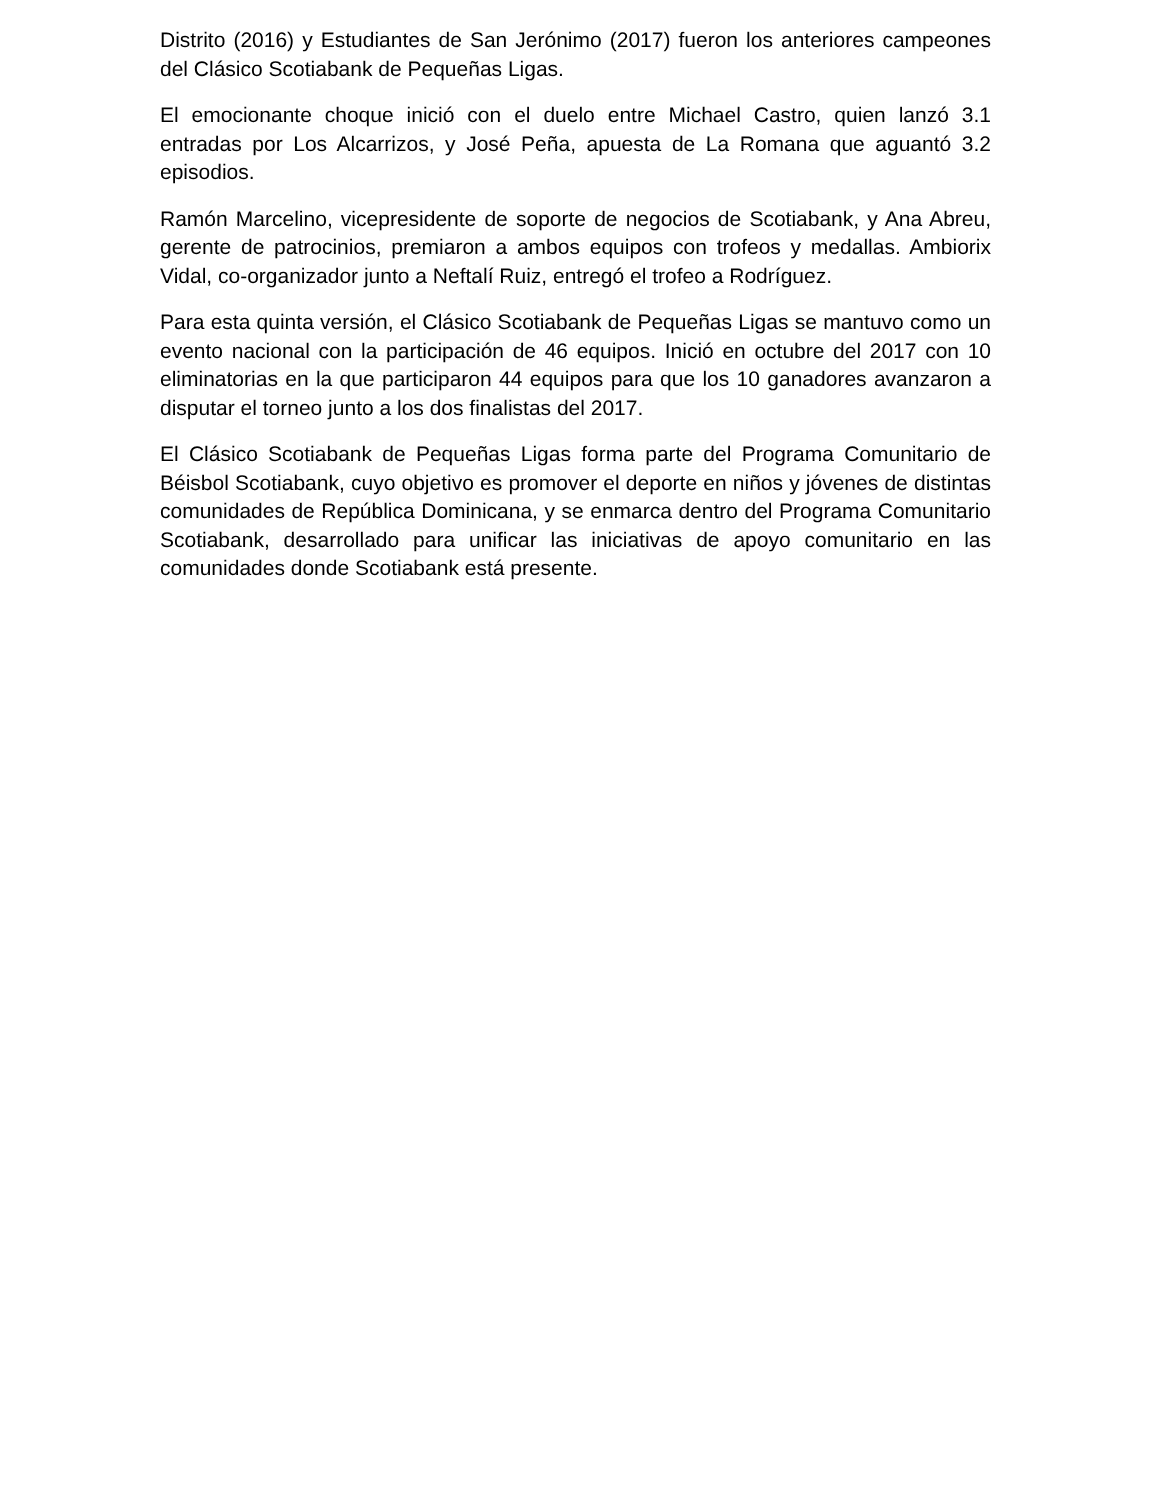Distrito (2016) y Estudiantes de San Jerónimo (2017) fueron los anteriores campeones del Clásico Scotiabank de Pequeñas Ligas.
El emocionante choque inició con el duelo entre Michael Castro, quien lanzó 3.1 entradas por Los Alcarrizos, y José Peña, apuesta de La Romana que aguantó 3.2 episodios.
Ramón Marcelino, vicepresidente de soporte de negocios de Scotiabank, y Ana Abreu, gerente de patrocinios, premiaron a ambos equipos con trofeos y medallas. Ambiorix Vidal, co-organizador junto a Neftalí Ruiz, entregó el trofeo a Rodríguez.
Para esta quinta versión, el Clásico Scotiabank de Pequeñas Ligas se mantuvo como un evento nacional con la participación de 46 equipos. Inició en octubre del 2017 con 10 eliminatorias en la que participaron 44 equipos para que los 10 ganadores avanzaron a disputar el torneo junto a los dos finalistas del 2017.
El Clásico Scotiabank de Pequeñas Ligas forma parte del Programa Comunitario de Béisbol Scotiabank, cuyo objetivo es promover el deporte en niños y jóvenes de distintas comunidades de República Dominicana, y se enmarca dentro del Programa Comunitario Scotiabank, desarrollado para unificar las iniciativas de apoyo comunitario en las comunidades donde Scotiabank está presente.